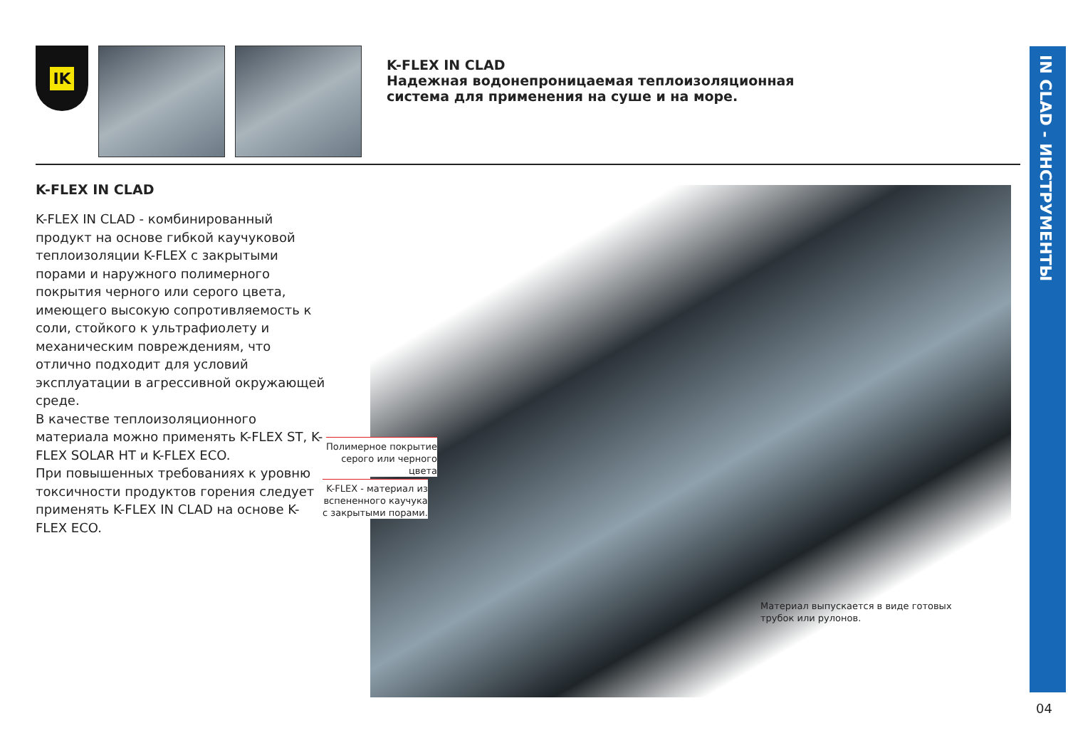IK
K-FLEX IN CLAD
Надежная водонепроницаемая теплоизоляционная
система для применения на суше и на море.
IN CLAD - ИНСТРУМЕНТЫ
K-FLEX IN CLAD
K-FLEX IN CLAD - комбинированный продукт на основе гибкой каучуковой теплоизоляции K-FLEX с закрытыми порами и наружного полимерного покрытия черного или серого цвета, имеющего высокую сопротивляемость к соли, стойкого к ультрафиолету и механическим повреждениям, что отлично подходит для условий эксплуатации в агрессивной окружающей среде.
В качестве теплоизоляционного материала можно применять K-FLEX ST, K-FLEX SOLAR HT и K-FLEX ECO.
При повышенных требованиях к уровню токсичности продуктов горения следует применять K-FLEX IN CLAD на основе K-FLEX ECO.
Полимерное покрытие
серого или черного
цвета
K-FLEX - материал из
вспененного каучука
с закрытыми порами.
Материал выпускается в виде готовых
трубок или рулонов.
04